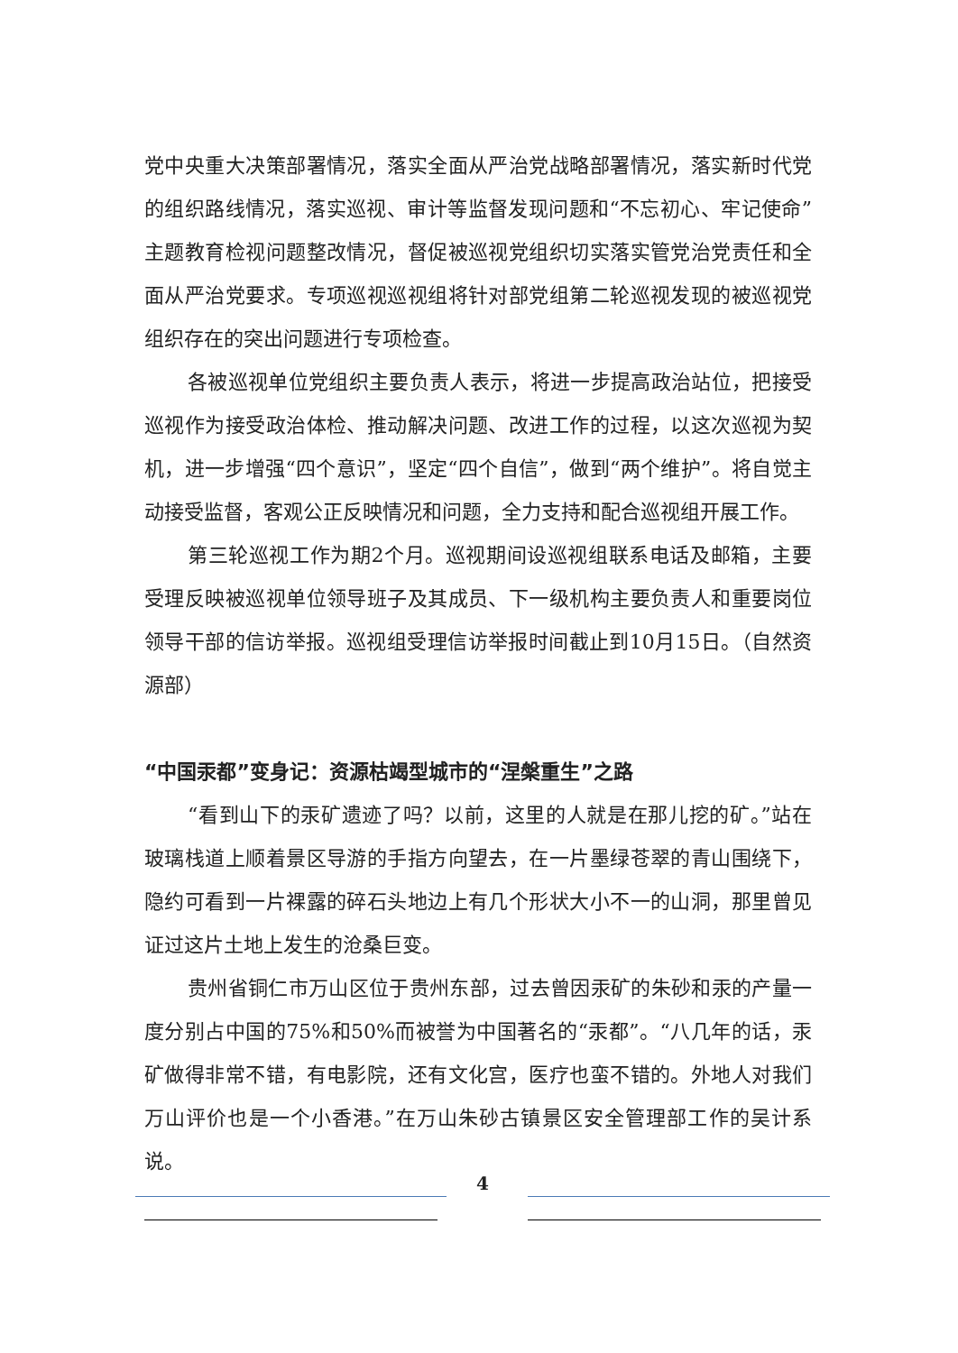党中央重大决策部署情况，落实全面从严治党战略部署情况，落实新时代党的组织路线情况，落实巡视、审计等监督发现问题和“不忘初心、牢记使命”主题教育检视问题整改情况，督促被巡视党组织切实落实管党治党责任和全面从严治党要求。专项巡视巡视组将针对部党组第二轮巡视发现的被巡视党组织存在的突出问题进行专项检查。
各被巡视单位党组织主要负责人表示，将进一步提高政治站位，把接受巡视作为接受政治体检、推动解决问题、改进工作的过程，以这次巡视为契机，进一步增强“四个意识”，坚定“四个自信”，做到“两个维护”。将自觉主动接受监督，客观公正反映情况和问题，全力支持和配合巡视组开展工作。
第三轮巡视工作为期2个月。巡视期间设巡视组联系电话及邮箱，主要受理反映被巡视单位领导班子及其成员、下一级机构主要负责人和重要岗位领导干部的信访举报。巡视组受理信访举报时间截止到10月15日。（自然资源部）
“中国汞都”变身记：资源枯竭型城市的“涅槃重生”之路
“看到山下的汞矿遗迹了吗？以前，这里的人就是在那儿挖的矿。”站在玻璃栈道上顺着景区导游的手指方向望去，在一片墨绿苍翠的青山围绕下，隐约可看到一片裸露的碎石头地边上有几个形状大小不一的山洞，那里曾见证过这片土地上发生的沧桑巨变。
贵州省铜仁市万山区位于贵州东部，过去曾因汞矿的朱砂和汞的产量一度分别占中国的75%和50%而被誉为中国著名的“汞都”。“八几年的话，汞矿做得非常不错，有电影院，还有文化宫，医疗也蛮不错的。外地人对我们万山评价也是一个小香港。”在万山朱砂古镇景区安全管理部工作的吴计系说。
4